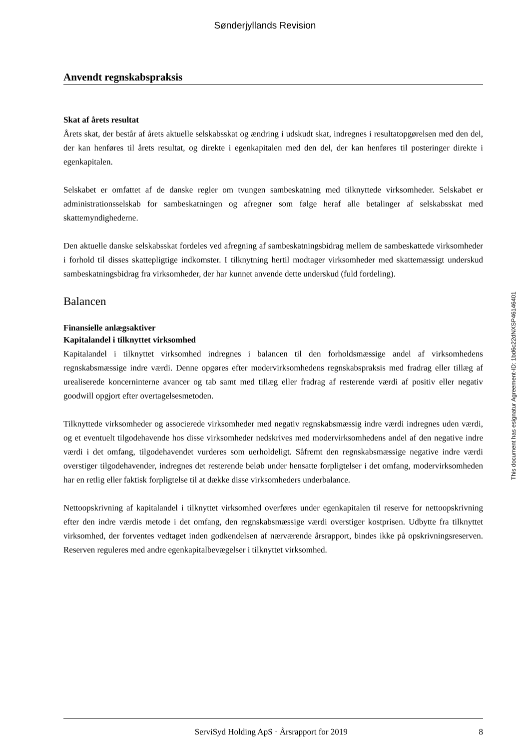Sønderjyllands Revision
Anvendt regnskabspraksis
Skat af årets resultat
Årets skat, der består af årets aktuelle selskabsskat og ændring i udskudt skat, indregnes i resultatopgørelsen med den del, der kan henføres til årets resultat, og direkte i egenkapitalen med den del, der kan henføres til posteringer direkte i egenkapitalen.
Selskabet er omfattet af de danske regler om tvungen sambeskatning med tilknyttede virksomheder. Selskabet er administrationsselskab for sambeskatningen og afregner som følge heraf alle betalinger af selskabsskat med skattemyndighederne.
Den aktuelle danske selskabsskat fordeles ved afregning af sambeskatningsbidrag mellem de sambeskattede virksomheder i forhold til disses skattepligtige indkomster. I tilknytning hertil modtager virksomheder med skattemæssigt underskud sambeskatningsbidrag fra virksomheder, der har kunnet anvende dette underskud (fuld fordeling).
Balancen
Finansielle anlægsaktiver
Kapitalandel i tilknyttet virksomhed
Kapitalandel i tilknyttet virksomhed indregnes i balancen til den forholdsmæssige andel af virksomhedens regnskabsmæssige indre værdi. Denne opgøres efter modervirksomhedens regnskabspraksis med fradrag eller tillæg af urealiserede koncerninterne avancer og tab samt med tillæg eller fradrag af resterende værdi af positiv eller negativ goodwill opgjort efter overtagelsesmetoden.
Tilknyttede virksomheder og associerede virksomheder med negativ regnskabsmæssig indre værdi indregnes uden værdi, og et eventuelt tilgodehavende hos disse virksomheder nedskrives med modervirksomhedens andel af den negative indre værdi i det omfang, tilgodehavendet vurderes som uerholdeligt. Såfremt den regnskabsmæssige negative indre værdi overstiger tilgodehavender, indregnes det resterende beløb under hensatte forpligtelser i det omfang, modervirksomheden har en retlig eller faktisk forpligtelse til at dække disse virksomheders underbalance.
Nettoopskrivning af kapitalandel i tilknyttet virksomhed overføres under egenkapitalen til reserve for nettoopskrivning efter den indre værdis metode i det omfang, den regnskabsmæssige værdi overstiger kostprisen. Udbytte fra tilknyttet virksomhed, der forventes vedtaget inden godkendelsen af nærværende årsrapport, bindes ikke på opskrivningsreserven. Reserven reguleres med andre egenkapitalbevægelser i tilknyttet virksomhed.
This document has esignatur Agreement-ID: 1bd6c22dNXSP46146401
ServiSyd Holding ApS · Årsrapport for 2019 8